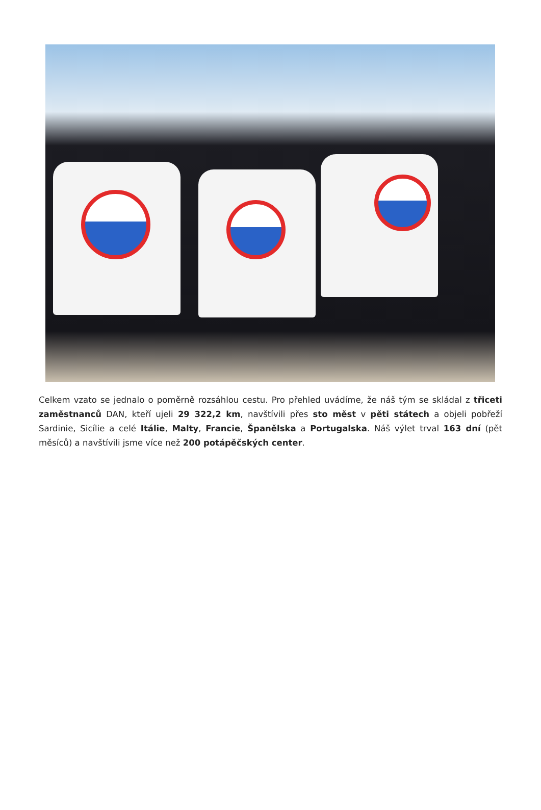Celkem vzato se jednalo o poměrně rozsáhlou cestu. Pro přehled uvádíme, že náš tým se skládal z třiceti zaměstnanců DAN, kteří ujeli 29 322,2 km, navštívili přes sto měst v pěti státech a objeli pobřeží Sardinie, Sicílie a celé Itálie, Malty, Francie, Španělska a Portugalska. Náš výlet trval 163 dní (pět měsíců) a navštívili jsme více než 200 potápěčských center.